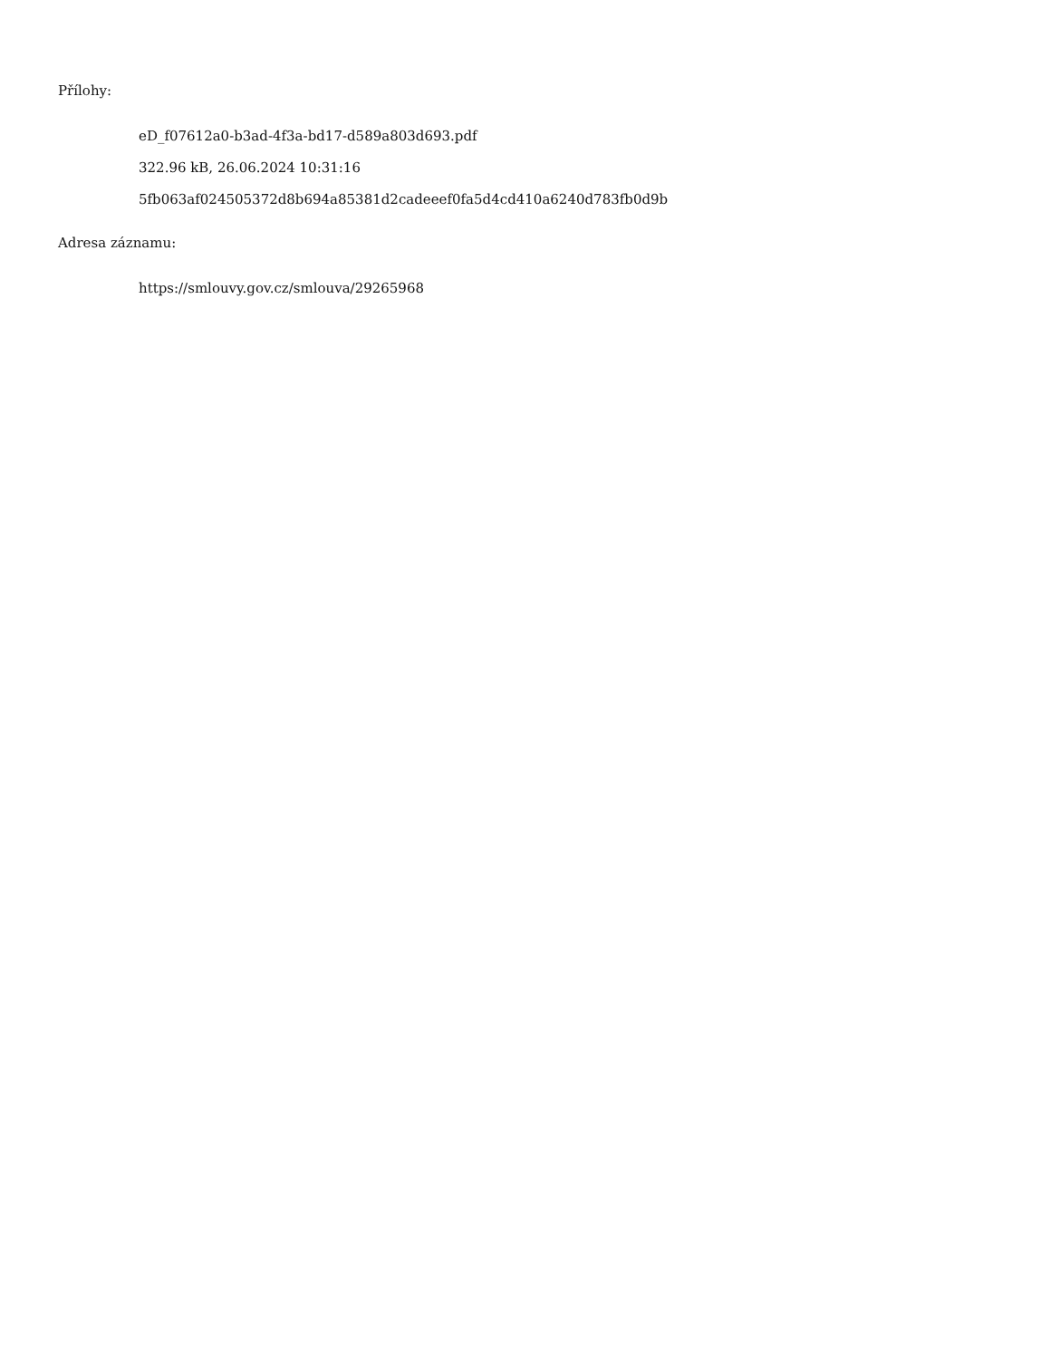Přílohy:
eD_f07612a0-b3ad-4f3a-bd17-d589a803d693.pdf
322.96 kB, 26.06.2024 10:31:16
5fb063af024505372d8b694a85381d2cadeeef0fa5d4cd410a6240d783fb0d9b
Adresa záznamu:
https://smlouvy.gov.cz/smlouva/29265968